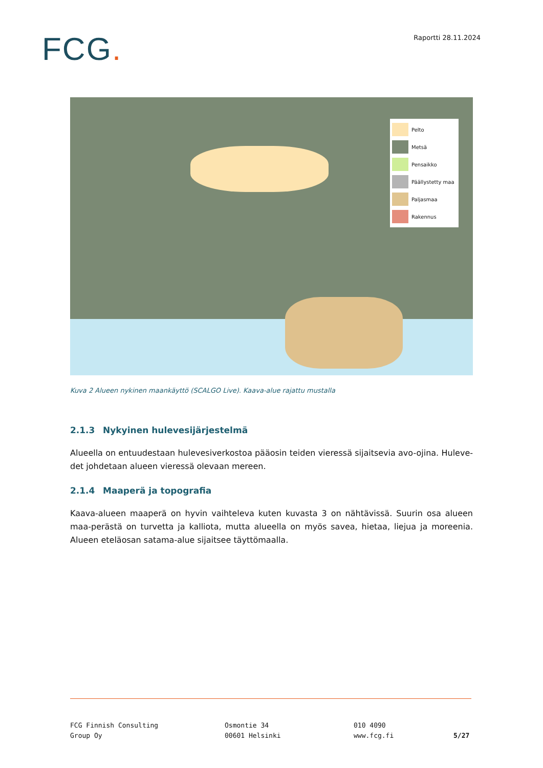FCG.
Raportti 28.11.2024
Pelto
Metsä
Pensaikko
Päällystetty maa
Paljasmaa
Rakennus
Kuva 2 Alueen nykinen maankäyttö (SCALGO Live). Kaava-alue rajattu mustalla
2.1.3 Nykyinen hulevesijärjestelmä
Alueella on entuudestaan hulevesiverkostoa pääosin teiden vieressä sijaitsevia avo-ojina. Huleve-det johdetaan alueen vieressä olevaan mereen.
2.1.4 Maaperä ja topografia
Kaava-alueen maaperä on hyvin vaihteleva kuten kuvasta 3 on nähtävissä. Suurin osa alueen maa-perästä on turvetta ja kalliota, mutta alueella on myös savea, hietaa, liejua ja moreenia. Alueen eteläosan satama-alue sijaitsee täyttömaalla.
FCG Finnish Consulting
Group Oy
Osmontie 34
00601 Helsinki
010 4090
www.fcg.fi
5/27